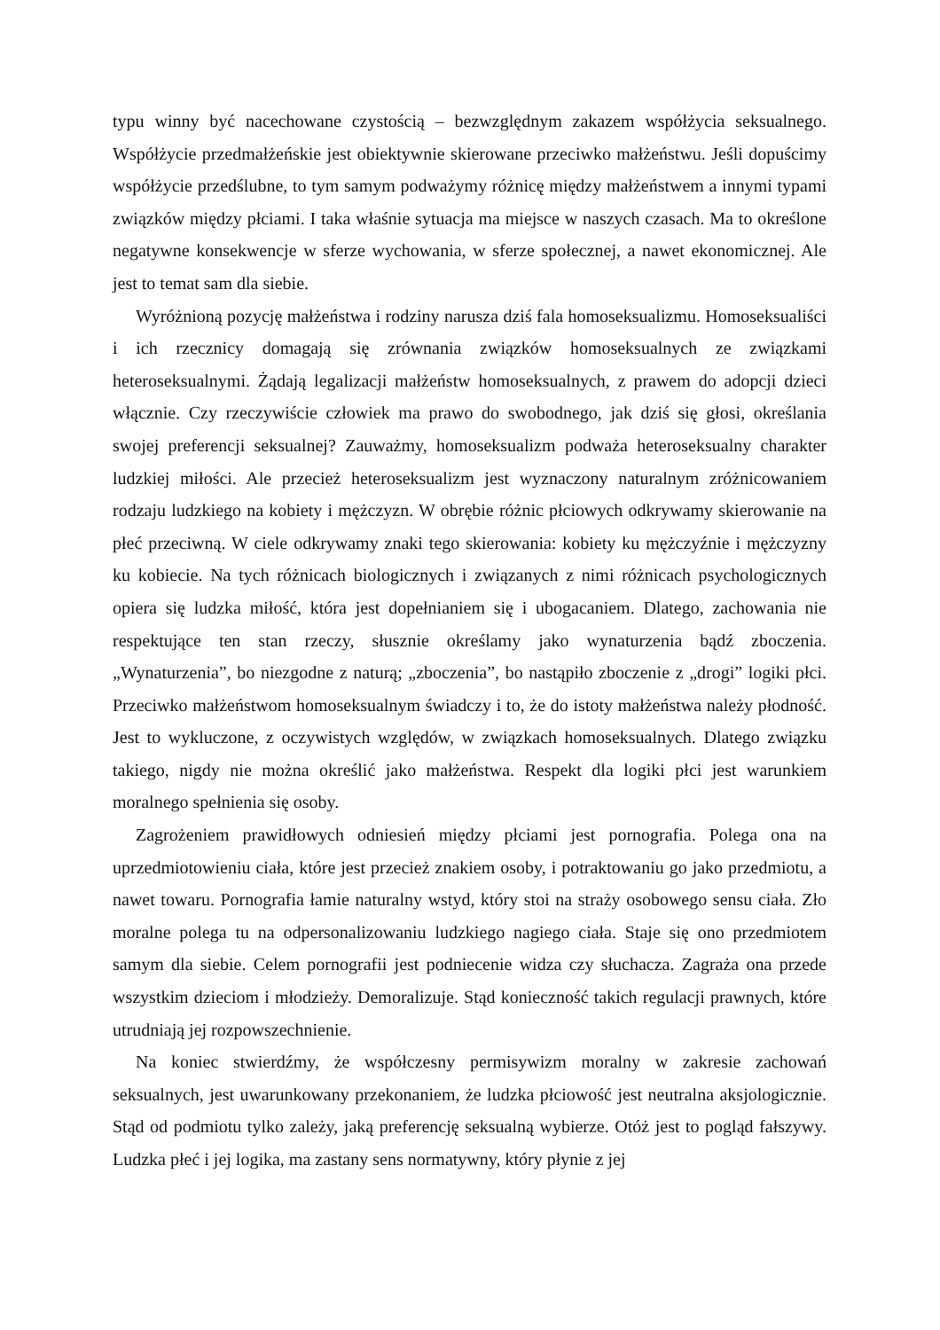typu winny być nacechowane czystością – bezwzględnym zakazem współżycia seksualnego. Współżycie przedmałżeńskie jest obiektywnie skierowane przeciwko małżeństwu. Jeśli dopuścimy współżycie przedślubne, to tym samym podważymy różnicę między małżeństwem a innymi typami związków między płciami. I taka właśnie sytuacja ma miejsce w naszych czasach. Ma to określone negatywne konsekwencje w sferze wychowania, w sferze społecznej, a nawet ekonomicznej. Ale jest to temat sam dla siebie.
Wyróżnioną pozycję małżeństwa i rodziny narusza dziś fala homoseksualizmu. Homoseksualiści i ich rzecznicy domagają się zrównania związków homoseksualnych ze związkami heteroseksualnymi. Żądają legalizacji małżeństw homoseksualnych, z prawem do adopcji dzieci włącznie. Czy rzeczywiście człowiek ma prawo do swobodnego, jak dziś się głosi, określania swojej preferencji seksualnej? Zauważmy, homoseksualizm podważa heteroseksualny charakter ludzkiej miłości. Ale przecież heteroseksualizm jest wyznaczony naturalnym zróżnicowaniem rodzaju ludzkiego na kobiety i mężczyzn. W obrębie różnic płciowych odkrywamy skierowanie na płeć przeciwną. W ciele odkrywamy znaki tego skierowania: kobiety ku mężczyźnie i mężczyzny ku kobiecie. Na tych różnicach biologicznych i związanych z nimi różnicach psychologicznych opiera się ludzka miłość, która jest dopełnianiem się i ubogacaniem. Dlatego, zachowania nie respektujące ten stan rzeczy, słusznie określamy jako wynaturzenia bądź zboczenia. „Wynaturzenia”, bo niezgodne z naturą; „zboczenia”, bo nastąpiło zboczenie z „drogi” logiki płci. Przeciwko małżeństwom homoseksualnym świadczy i to, że do istoty małżeństwa należy płodność. Jest to wykluczone, z oczywistych względów, w związkach homoseksualnych. Dlatego związku takiego, nigdy nie można określić jako małżeństwa. Respekt dla logiki płci jest warunkiem moralnego spełnienia się osoby.
Zagrożeniem prawidłowych odniesień między płciami jest pornografia. Polega ona na uprzedmiotowieniu ciała, które jest przecież znakiem osoby, i potraktowaniu go jako przedmiotu, a nawet towaru. Pornografia łamie naturalny wstyd, który stoi na straży osobowego sensu ciała. Zło moralne polega tu na odpersonalizowaniu ludzkiego nagiego ciała. Staje się ono przedmiotem samym dla siebie. Celem pornografii jest podniecenie widza czy słuchacza. Zagraża ona przede wszystkim dzieciom i młodzieży. Demoralizuje. Stąd konieczność takich regulacji prawnych, które utrudniają jej rozpowszechnienie.
Na koniec stwierdźmy, że współczesny permisywizm moralny w zakresie zachowań seksualnych, jest uwarunkowany przekonaniem, że ludzka płciowość jest neutralna aksjologicznie. Stąd od podmiotu tylko zależy, jaką preferencję seksualną wybierze. Otóż jest to pogląd fałszywy. Ludzka płeć i jej logika, ma zastany sens normatywny, który płynie z jej